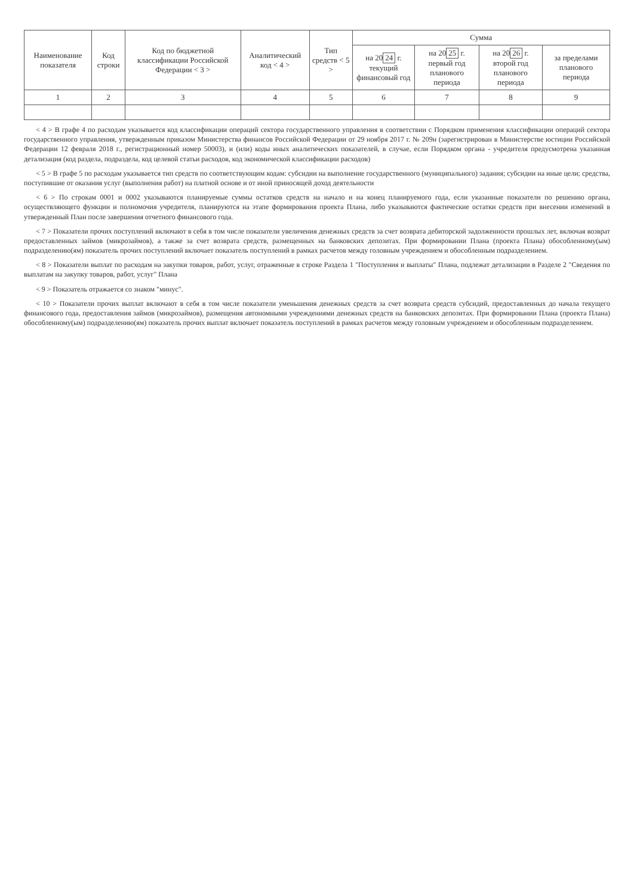| Наименование показателя | Код строки | Код по бюджетной классификации Российской Федерации < 3 > | Аналитический код < 4 > | Тип средств < 5 > | Сумма | | | |
| --- | --- | --- | --- | --- | --- | --- | --- | --- |
| | | | | | на 20 24 г. текущий финансовый год | на 20 25 г. первый год планового периода | на 20 26 г. второй год планового периода | за пределами планового периода |
| 1 | 2 | 3 | 4 | 5 | 6 | 7 | 8 | 9 |
< 4 > В графе 4 по расходам указывается код классификации операций сектора государственного управления в соответствии с Порядком применения классификации операций сектора государственного управления, утвержденным приказом Министерства финансов Российской Федерации от 29 ноября 2017 г. № 209н (зарегистрирован в Министерстве юстиции Российской Федерации 12 февраля 2018 г., регистрационный номер 50003), и (или) коды иных аналитических показателей, в случае, если Порядком органа - учредителя предусмотрена указанная детализация (код раздела, подраздела, код целевой статьи расходов, код экономической классификации расходов)
< 5 > В графе 5 по расходам указывается тип средств по соответствующим кодам: субсидии на выполнение государственного (муниципального) задания; субсидии на иные цели; средства, поступившие от оказания услуг (выполнения работ) на платной основе и от иной приносящей доход деятельности
< 6 > По строкам 0001 и 0002 указываются планируемые суммы остатков средств на начало и на конец планируемого года, если указанные показатели по решению органа, осуществляющего функции и полномочия учредителя, планируются на этапе формирования проекта Плана, либо указываются фактические остатки средств при внесении изменений в утвержденный План после завершения отчетного финансового года.
< 7 > Показатели прочих поступлений включают в себя в том числе показатели увеличения денежных средств за счет возврата дебиторской задолженности прошлых лет, включая возврат предоставленных займов (микрозаймов), а также за счет возврата средств, размещенных на банковских депозитах. При формировании Плана (проекта Плана) обособленному(ым) подразделению(ям) показатель прочих поступлений включает показатель поступлений в рамках расчетов между головным учреждением и обособленным подразделением.
< 8 > Показатели выплат по расходам на закупки товаров, работ, услуг, отраженные в строке Раздела 1 "Поступления и выплаты" Плана, подлежат детализации в Разделе 2 "Сведения по выплатам на закупку товаров, работ, услуг" Плана
< 9 > Показатель отражается со знаком "минус".
< 10 > Показатели прочих выплат включают в себя в том числе показатели уменьшения денежных средств за счет возврата средств субсидий, предоставленных до начала текущего финансового года, предоставления займов (микрозаймов), размещения автономными учреждениями денежных средств на банковских депозитах. При формировании Плана (проекта Плана) обособленному(ым) подразделению(ям) показатель прочих выплат включает показатель поступлений в рамках расчетов между головным учреждением и обособленным подразделением.